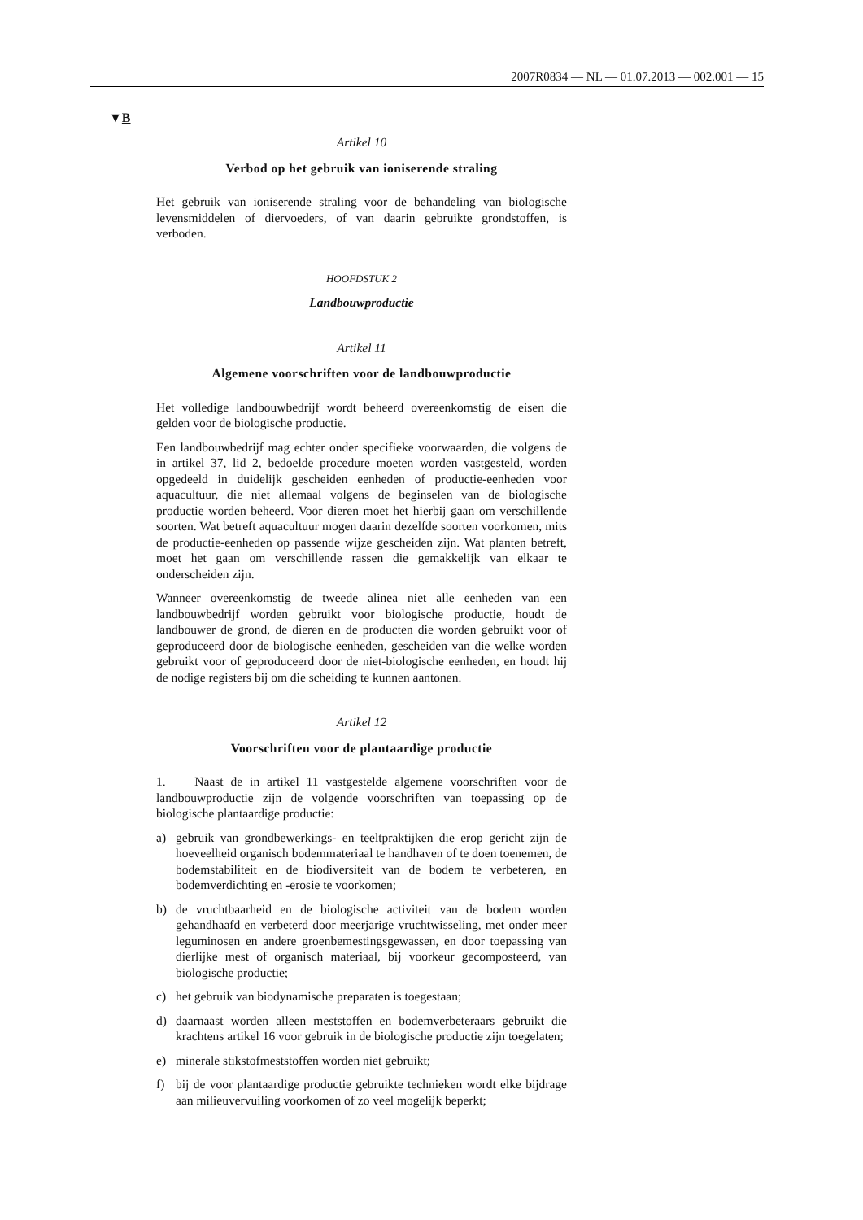2007R0834 — NL — 01.07.2013 — 002.001 — 15
▼B
Artikel 10
Verbod op het gebruik van ioniserende straling
Het gebruik van ioniserende straling voor de behandeling van biologi­sche levensmiddelen of diervoeders, of van daarin gebruikte grondstof­fen, is verboden.
HOOFDSTUK 2
Landbouwproductie
Artikel 11
Algemene voorschriften voor de landbouwproductie
Het volledige landbouwbedrijf wordt beheerd overeenkomstig de eisen die gelden voor de biologische productie.
Een landbouwbedrijf mag echter onder specifieke voorwaarden, die volgens de in artikel 37, lid 2, bedoelde procedure moeten worden vastgesteld, worden opgedeeld in duidelijk gescheiden eenheden of productie-eenheden voor aquacultuur, die niet allemaal volgens de be­ginselen van de biologische productie worden beheerd. Voor dieren moet het hierbij gaan om verschillende soorten. Wat betreft aquacultuur mogen daarin dezelfde soorten voorkomen, mits de productie-eenheden op passende wijze gescheiden zijn. Wat planten betreft, moet het gaan om verschillende rassen die gemakkelijk van elkaar te onderscheiden zijn.
Wanneer overeenkomstig de tweede alinea niet alle eenheden van een landbouwbedrijf worden gebruikt voor biologische productie, houdt de landbouwer de grond, de dieren en de producten die worden gebruikt voor of geproduceerd door de biologische eenheden, gescheiden van die welke worden gebruikt voor of geproduceerd door de niet-biologische eenheden, en houdt hij de nodige registers bij om die scheiding te kunnen aantonen.
Artikel 12
Voorschriften voor de plantaardige productie
1. Naast de in artikel 11 vastgestelde algemene voorschriften voor de landbouwproductie zijn de volgende voorschriften van toepassing op de biologische plantaardige productie:
a) gebruik van grondbewerkings- en teeltpraktijken die erop gericht zijn de hoeveelheid organisch bodemmateriaal te handhaven of te doen toenemen, de bodemstabiliteit en de biodiversiteit van de bodem te verbeteren, en bodemverdichting en -erosie te voorkomen;
b) de vruchtbaarheid en de biologische activiteit van de bodem worden gehandhaafd en verbeterd door meerjarige vruchtwisseling, met on­der meer leguminosen en andere groenbemestingsgewassen, en door toepassing van dierlijke mest of organisch materiaal, bij voorkeur gecomposteerd, van biologische productie;
c) het gebruik van biodynamische preparaten is toegestaan;
d) daarnaast worden alleen meststoffen en bodemverbeteraars gebruikt die krachtens artikel 16 voor gebruik in de biologische productie zijn toegelaten;
e) minerale stikstofmeststoffen worden niet gebruikt;
f) bij de voor plantaardige productie gebruikte technieken wordt elke bijdrage aan milieuvervuiling voorkomen of zo veel mogelijk be­perkt;